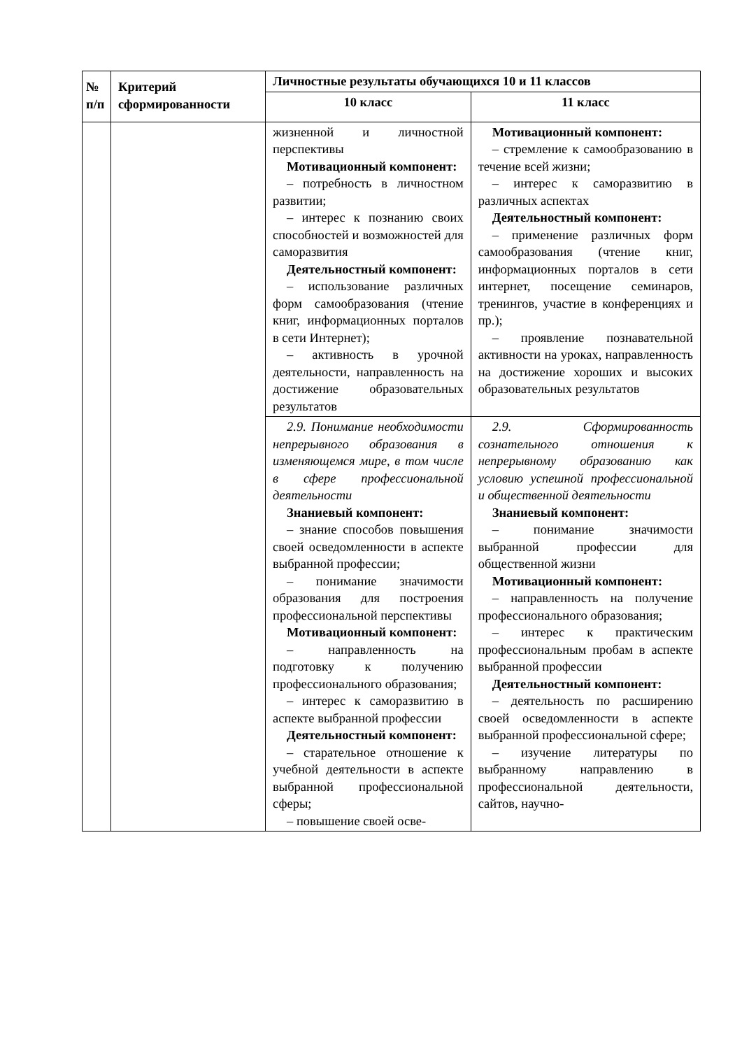| № п/п | Критерий сформированности | Личностные результаты обучающихся 10 и 11 классов | |
| --- | --- | --- | --- |
| | | 10 класс | 11 класс |
| | | жизненной и личностной перспективы Мотивационный компонент: – потребность в личностном развитии; – интерес к познанию своих способностей и возможностей для саморазвития Деятельностный компонент: – использование различных форм самообразования (чтение книг, информационных порталов в сети Интернет); – активность в урочной деятельности, направленность на достижение образовательных результатов | Мотивационный компонент: – стремление к самообразованию в течение всей жизни; – интерес к саморазвитию в различных аспектах Деятельностный компонент: – применение различных форм самообразования (чтение книг, информационных порталов в сети интернет, посещение семинаров, тренингов, участие в конференциях и пр.); – проявление познавательной активности на уроках, направленность на достижение хороших и высоких образовательных результатов |
| | | 2.9. Понимание необходимости непрерывного образования в изменяющемся мире, в том числе в сфере профессиональной деятельности Знаниевый компонент: – знание способов повышения своей осведомленности в аспекте выбранной профессии; – понимание значимости образования для построения профессиональной перспективы Мотивационный компонент: – направленность на подготовку к получению профессионального образования; – интерес к саморазвитию в аспекте выбранной профессии Деятельностный компонент: – старательное отношение к учебной деятельности в аспекте выбранной профессиональной сферы; – повышение своей осве- | 2.9. Сформированность сознательного отношения к непрерывному образованию как условию успешной профессиональной и общественной деятельности Знаниевый компонент: – понимание значимости выбранной профессии для общественной жизни Мотивационный компонент: – направленность на получение профессионального образования; – интерес к практическим профессиональным пробам в аспекте выбранной профессии Деятельностный компонент: – деятельность по расширению своей осведомленности в аспекте выбранной профессиональной сфере; – изучение литературы по выбранному направлению в профессиональной деятельности, сайтов, научно- |